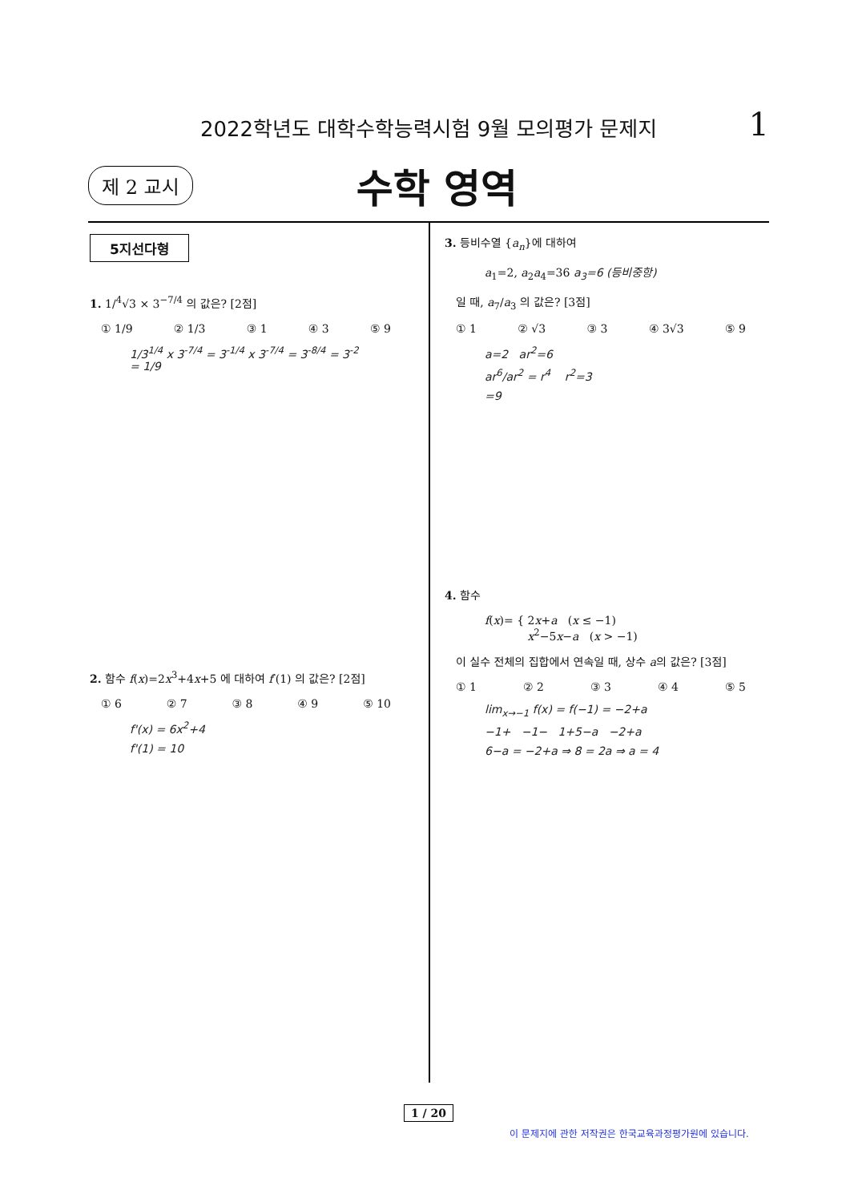2022학년도 대학수학능력시험 9월 모의평가 문제지
1
제 2 교시 수학 영역
5지선다형
1. 1/<sup>4</sup>√3 × 3<sup>−7/4</sup> 의 값은? [2점]
① 1/9 ② 1/3 ③ 1 ④ 3 ⑤ 9
1/3<sup>1/4</sup> x 3<sup>-7/4</sup> = 3<sup>-1/4</sup> x 3<sup>-7/4</sup> = 3<sup>-8/4</sup> = 3<sup>-2</sup> = 1/9
2. 함수 f(x)=2x<sup>3</sup>+4x+5 에 대하여 f′(1) 의 값은? [2점]
① 6 ② 7 ③ 8 ④ 9 ⑤ 10
f'(x) = 6x<sup>2</sup>+4
f'(1) = 10
3. 등비수열 {a<sub>n</sub>}에 대하여
a<sub>1</sub>=2, a<sub>2</sub>a<sub>4</sub>=36 a<sub>3</sub>=6 (등비중항)
일 때, a<sub>7</sub>/a<sub>3</sub> 의 값은? [3점]
① 1 ② √3 ③ 3 ④ 3√3 ⑤ 9
a=2 ar<sup>2</sup>=6
ar<sup>6</sup>/ar<sup>2</sup> = r<sup>4</sup> r<sup>2</sup>=3
=9
4. 함수
f(x)= { 2x+a (x ≤ −1)
x<sup>2</sup>−5x−a (x > −1)
이 실수 전체의 집합에서 연속일 때, 상수 a의 값은? [3점]
① 1 ② 2 ③ 3 ④ 4 ⑤ 5
lim<sub>x→−1</sub> f(x) = f(−1) = −2+a
−1+ −1− 1+5−a −2+a
6−a = −2+a ⇒ 8 = 2a ⇒ a = 4
1 / 20
이 문제지에 관한 저작권은 한국교육과정평가원에 있습니다.